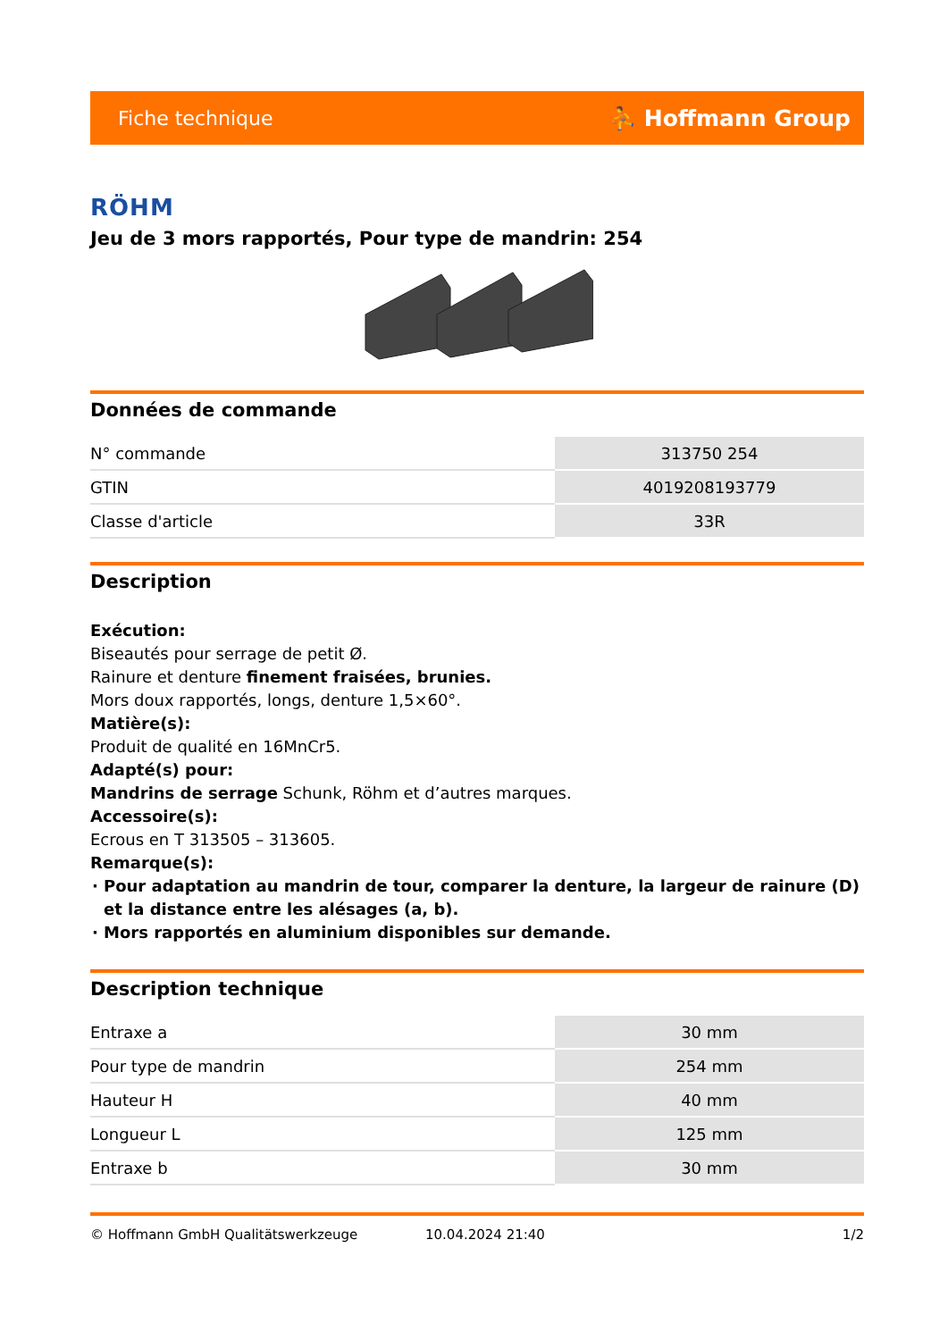Fiche technique ⛹ Hoffmann Group
RÖHM
Jeu de 3 mors rapportés, Pour type de mandrin: 254
Données de commande
| N° commande | 313750 254 |
| GTIN | 4019208193779 |
| Classe d'article | 33R |
Description
Exécution:
Biseautés pour serrage de petit Ø.
Rainure et denture finement fraisées, brunies.
Mors doux rapportés, longs, denture 1,5×60°.
Matière(s):
Produit de qualité en 16MnCr5.
Adapté(s) pour:
Mandrins de serrage Schunk, Röhm et d’autres marques.
Accessoire(s):
Ecrous en T 313505 – 313605.
Remarque(s):
Pour adaptation au mandrin de tour, comparer la denture, la largeur de rainure (D) et la distance entre les alésages (a, b).
Mors rapportés en aluminium disponibles sur demande.
Description technique
| Entraxe a | 30 mm |
| Pour type de mandrin | 254 mm |
| Hauteur H | 40 mm |
| Longueur L | 125 mm |
| Entraxe b | 30 mm |
© Hoffmann GmbH Qualitätswerkzeuge 10.04.2024 21:40 1/2